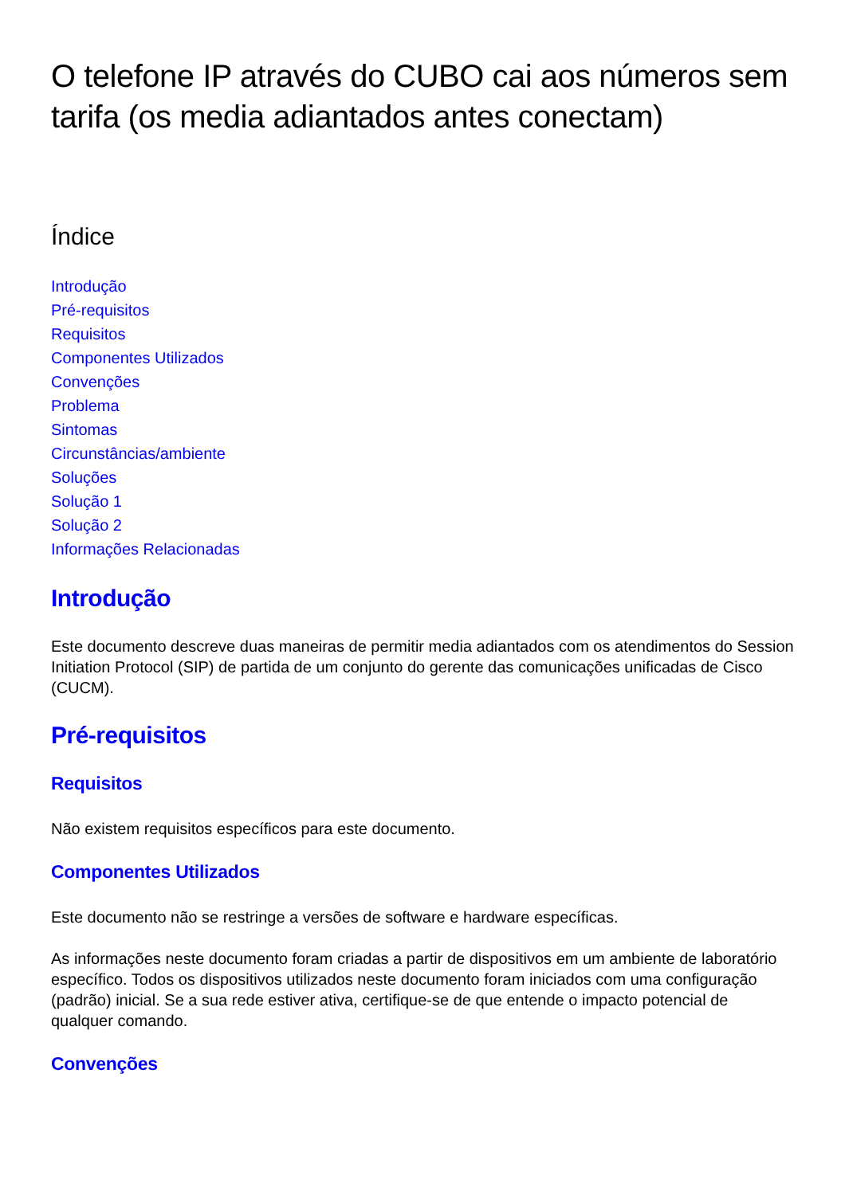O telefone IP através do CUBO cai aos números sem tarifa (os media adiantados antes conectam)
Índice
Introdução
Pré-requisitos
Requisitos
Componentes Utilizados
Convenções
Problema
Sintomas
Circunstâncias/ambiente
Soluções
Solução 1
Solução 2
Informações Relacionadas
Introdução
Este documento descreve duas maneiras de permitir media adiantados com os atendimentos do Session Initiation Protocol (SIP) de partida de um conjunto do gerente das comunicações unificadas de Cisco (CUCM).
Pré-requisitos
Requisitos
Não existem requisitos específicos para este documento.
Componentes Utilizados
Este documento não se restringe a versões de software e hardware específicas.
As informações neste documento foram criadas a partir de dispositivos em um ambiente de laboratório específico. Todos os dispositivos utilizados neste documento foram iniciados com uma configuração (padrão) inicial. Se a sua rede estiver ativa, certifique-se de que entende o impacto potencial de qualquer comando.
Convenções